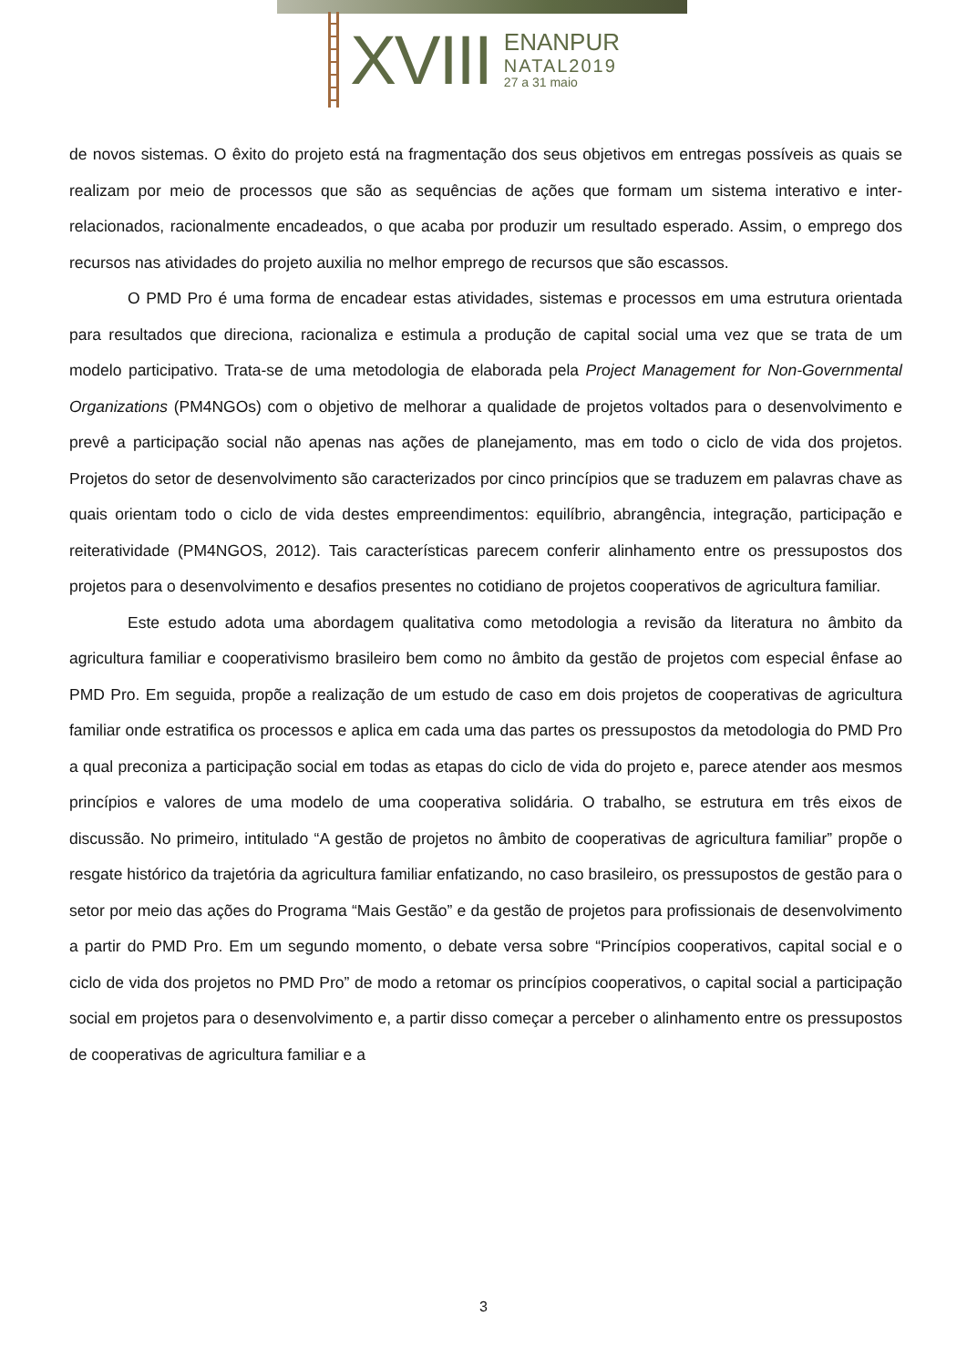XVIII
ENANPUR
NATAL2019
27 a 31 maio
de novos sistemas. O êxito do projeto está na fragmentação dos seus objetivos em entregas possíveis as quais se realizam por meio de processos que são as sequências de ações que formam um sistema interativo e inter-relacionados, racionalmente encadeados, o que acaba por produzir um resultado esperado. Assim, o emprego dos recursos nas atividades do projeto auxilia no melhor emprego de recursos que são escassos.
O PMD Pro é uma forma de encadear estas atividades, sistemas e processos em uma estrutura orientada para resultados que direciona, racionaliza e estimula a produção de capital social uma vez que se trata de um modelo participativo. Trata-se de uma metodologia de elaborada pela Project Management for Non-Governmental Organizations (PM4NGOs) com o objetivo de melhorar a qualidade de projetos voltados para o desenvolvimento e prevê a participação social não apenas nas ações de planejamento, mas em todo o ciclo de vida dos projetos. Projetos do setor de desenvolvimento são caracterizados por cinco princípios que se traduzem em palavras chave as quais orientam todo o ciclo de vida destes empreendimentos: equilíbrio, abrangência, integração, participação e reiteratividade (PM4NGOS, 2012). Tais características parecem conferir alinhamento entre os pressupostos dos projetos para o desenvolvimento e desafios presentes no cotidiano de projetos cooperativos de agricultura familiar.
Este estudo adota uma abordagem qualitativa como metodologia a revisão da literatura no âmbito da agricultura familiar e cooperativismo brasileiro bem como no âmbito da gestão de projetos com especial ênfase ao PMD Pro. Em seguida, propõe a realização de um estudo de caso em dois projetos de cooperativas de agricultura familiar onde estratifica os processos e aplica em cada uma das partes os pressupostos da metodologia do PMD Pro a qual preconiza a participação social em todas as etapas do ciclo de vida do projeto e, parece atender aos mesmos princípios e valores de uma modelo de uma cooperativa solidária. O trabalho, se estrutura em três eixos de discussão. No primeiro, intitulado “A gestão de projetos no âmbito de cooperativas de agricultura familiar” propõe o resgate histórico da trajetória da agricultura familiar enfatizando, no caso brasileiro, os pressupostos de gestão para o setor por meio das ações do Programa “Mais Gestão” e da gestão de projetos para profissionais de desenvolvimento a partir do PMD Pro. Em um segundo momento, o debate versa sobre “Princípios cooperativos, capital social e o ciclo de vida dos projetos no PMD Pro” de modo a retomar os princípios cooperativos, o capital social a participação social em projetos para o desenvolvimento e, a partir disso começar a perceber o alinhamento entre os pressupostos de cooperativas de agricultura familiar e a
3